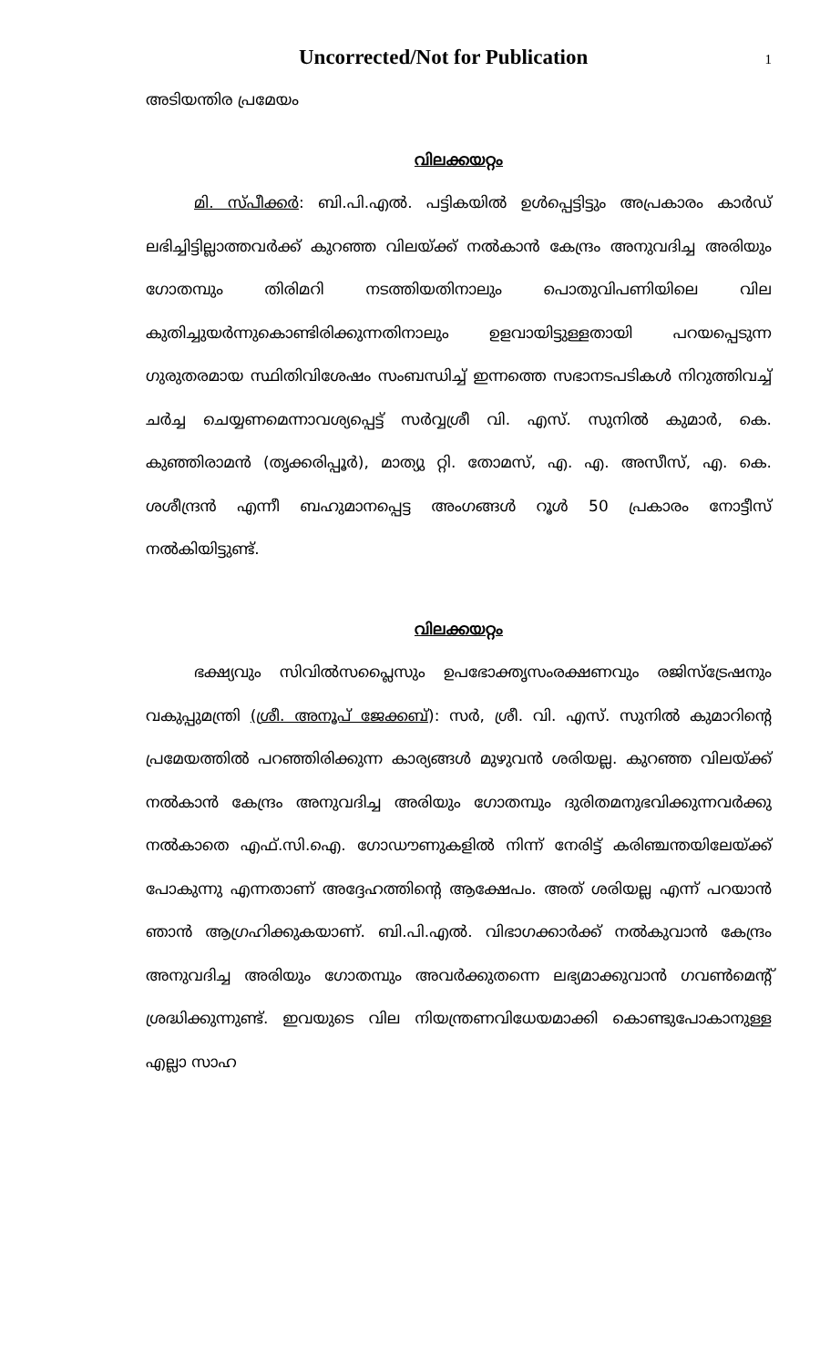Uncorrected/Not for Publication
1
അടിയന്തിര പ്രമേയം
വിലക്കയറ്റം
മി. സ്പീക്കർ: ബി.പി.എൽ. പട്ടികയിൽ ഉൾപ്പെട്ടിട്ടും അപ്രകാരം കാർഡ് ലഭിച്ചിട്ടില്ലാത്തവർക്ക് കുറഞ്ഞ വിലയ്ക്ക് നൽകാൻ കേന്ദ്രം അനുവദിച്ച അരിയും ഗോതമ്പും തിരിമറി നടത്തിയതിനാലും പൊതുവിപണിയിലെ വില കുതിച്ചുയർന്നുകൊണ്ടിരിക്കുന്നതിനാലും ഉളവായിട്ടുള്ളതായി പറയപ്പെടുന്ന ഗുരുതരമായ സ്ഥിതിവിശേഷം സംബന്ധിച്ച് ഇന്നത്തെ സഭാനടപടികൾ നിറുത്തിവച്ച് ചർച്ച ചെയ്യണമെന്നാവശ്യപ്പെട്ട് സർവ്വശ്രീ വി. എസ്. സുനിൽ കുമാർ, കെ. കുഞ്ഞിരാമൻ (തൃക്കരിപ്പൂർ), മാത്യു റ്റി. തോമസ്, എ. എ. അസീസ്, എ. കെ. ശശീന്ദ്രൻ എന്നീ ബഹുമാനപ്പെട്ട അംഗങ്ങൾ റൂൾ 50 പ്രകാരം നോട്ടീസ് നൽകിയിട്ടുണ്ട്.
വിലക്കയറ്റം
ഭക്ഷ്യവും സിവിൽസപ്ലൈസും ഉപഭോക്തൃസംരക്ഷണവും രജിസ്ട്രേഷനും വകുപ്പുമന്ത്രി (ശ്രീ. അനൂപ് ജേക്കബ്): സർ, ശ്രീ. വി. എസ്. സുനിൽ കുമാറിന്റെ പ്രമേയത്തിൽ പറഞ്ഞിരിക്കുന്ന കാര്യങ്ങൾ മുഴുവൻ ശരിയല്ല. കുറഞ്ഞ വിലയ്ക്ക് നൽകാൻ കേന്ദ്രം അനുവദിച്ച അരിയും ഗോതമ്പും ദുരിതമനുഭവിക്കുന്നവർക്കു നൽകാതെ എഫ്.സി.ഐ. ഗോഡൗണുകളിൽ നിന്ന് നേരിട്ട് കരിഞ്ചന്തയിലേയ്ക്ക് പോകുന്നു എന്നതാണ് അദ്ദേഹത്തിന്റെ ആക്ഷേപം. അത് ശരിയല്ല എന്ന് പറയാൻ ഞാൻ ആഗ്രഹിക്കുകയാണ്. ബി.പി.എൽ. വിഭാഗക്കാർക്ക് നൽകുവാൻ കേന്ദ്രം അനുവദിച്ച അരിയും ഗോതമ്പും അവർക്കുതന്നെ ലഭ്യമാക്കുവാൻ ഗവൺമെന്റ് ശ്രദ്ധിക്കുന്നുണ്ട്. ഇവയുടെ വില നിയന്ത്രണവിധേയമാക്കി കൊണ്ടുപോകാനുള്ള എല്ലാ സാഹ